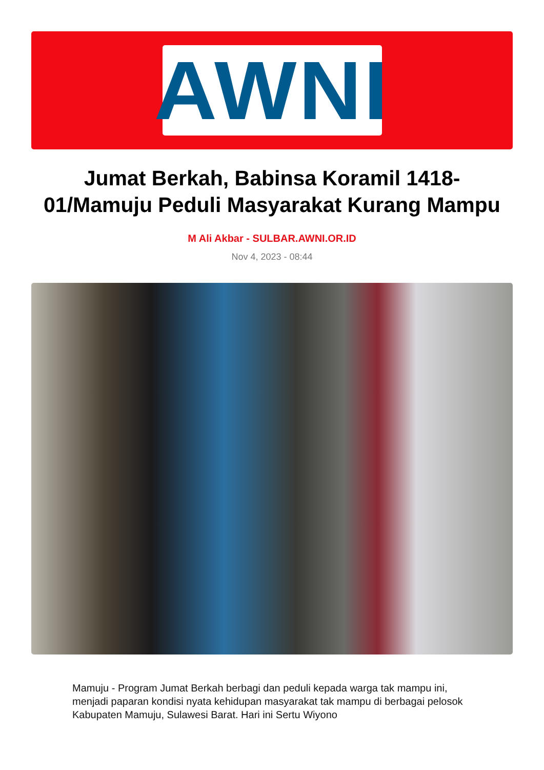AWNI
Jumat Berkah, Babinsa Koramil 1418-01/Mamuju Peduli Masyarakat Kurang Mampu
M Ali Akbar - SULBAR.AWNI.OR.ID
Nov 4, 2023 - 08:44
Mamuju - Program Jumat Berkah berbagi dan peduli kepada warga tak mampu ini, menjadi paparan kondisi nyata kehidupan masyarakat tak mampu di berbagai pelosok Kabupaten Mamuju, Sulawesi Barat. Hari ini Sertu Wiyono